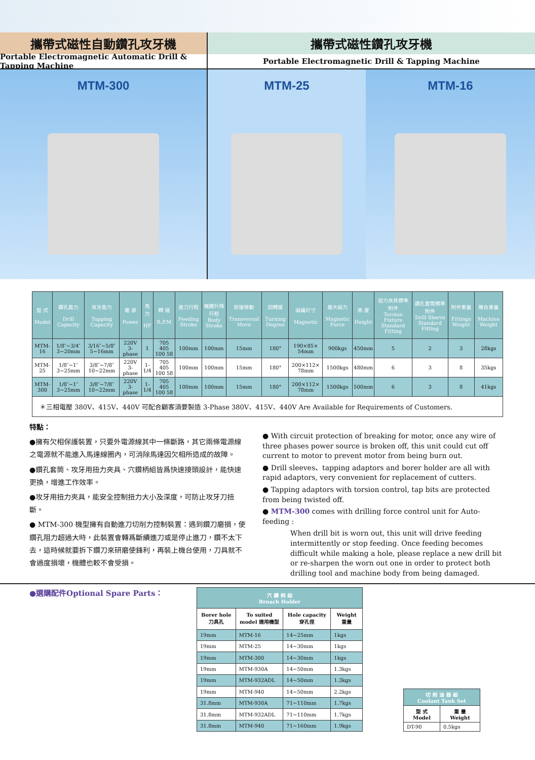攜帶式磁性自動鑽孔攻牙機
Portable Electromagnetic Automatic Drill & Tapping Machine
攜帶式磁性鑽孔攻牙機
Portable Electromagnetic Drill & Tapping Machine
MTM-300 MTM-25 MTM-16
| 型 式 Model | 鑽孔能力 Drill Capacity | 攻牙能力 Tapping Capacity | 電 源 Power | 馬 力 HP | 轉 速 R.P.M | 進刀行程 Feeding Stroke | 機體升降行程 Body Stroke | 前後移動 Transversal Move | 回轉度 Turning Degree | 磁鐵尺寸 Magnetic | 最大磁力 Magnetic Force | 高 度 Height | 扭力夾具標準附件 Torsion Fixture Standard Fitting | 鑽孔套筒標準附件 Drill Sleeve Standard Fitting | 附件重量 Fittings Weight | 機台重量 Machine Weight |
| --- | --- | --- | --- | --- | --- | --- | --- | --- | --- | --- | --- | --- | --- | --- | --- | --- |
| MTM-16 | 1/8″~3/4″ 3~20mm | 3/16″~5/8″ 5~16mm | 220V 3-phase | 1 | 705 405 100 58 | 100mm | 100mm | 15mm | 180° | 190×85× 54mm | 900kgs | 450mm | 5 | 2 | 3 | 28kgs |
| MTM-25 | 1/8″~1″ 3~25mm | 3/8″~7/8″ 10~22mm | 220V 3-phase | 1-1/4 | 705 405 100 58 | 100mm | 100mm | 15mm | 180° | 200×112× 78mm | 1500kgs | 480mm | 6 | 3 | 8 | 35kgs |
| MTM-300 | 1/8″~1″ 3~25mm | 3/8″~7/8″ 10~22mm | 220V 3-phase | 1-1/4 | 705 405 100 58 | 100mm | 100mm | 15mm | 180° | 200×112× 78mm | 1500kgs | 500mm | 6 | 3 | 8 | 41kgs |
| ＊三相電壓 380V、415V、440V 可配合顧客須要製造 3-Phase 380V、415V、440V Are Available for Requirements of Customers. | | | | | | | | | | | | | | | | |
特點：
●擁有欠相保護裝置，只要外電源線其中一條斷路，其它兩條電源線之電源就不能進入馬達線圈內，可消除馬達因欠相所造成的故障。
●鑽孔套筒、攻牙用扭力夾具、穴鑽柄組皆爲快速接頭設計，能快速更換，增進工作效率。
●攻牙用扭力夾具，能安全控制扭力大小及深度，可防止攻牙刀扭斷。
● MTM-300 機型擁有自動進刀切削力控制裝置：遇到鑽刀磨損，使鑽孔阻力超過大時，此裝置會轉爲斷續進刀或是停止進刀，鑽不太下去，這時候就要拆下鑽刀來研磨使鋒利，再裝上機台使用，刀具就不會過度損壞，機體也較不會受損。
● With circuit protection of breaking for motor, once any wire of three phases power source is broken off, this unit could cut off current to motor to prevent motor from being burn out.
● Drill sleeves、tapping adaptors and borer holder are all with rapid adaptors, very convenient for replacement of cutters.
● Tapping adaptors with torsion control, tap bits are protected from being twisted off.
● MTM-300 comes with drilling force control unit for Auto-feeding :
When drill bit is worn out, this unit will drive feeding intermittently or stop feeding. Once feeding becomes difficult while making a hole, please replace a new drill bit or re-sharpen the worn out one in order to protect both drilling tool and machine body from being damaged.
●選購配件Optional Spare Parts：
| 穴 鑽 柄 組 Broach Holder | | | |
| --- | --- | --- | --- |
| Borer hole 刀具孔 | To suited model 適用機型 | Hole capacity 穿孔徑 | Weight 重量 |
| 19mm | MTM-16 | 14~25mm | 1kgs |
| 19mm | MTM-25 | 14~30mm | 1kgs |
| 19mm | MTM-300 | 14~30mm | 1kgs |
| 19mm | MTM-930A | 14~50mm | 1.3kgs |
| 19mm | MTM-932ADL | 14~50mm | 1.3kgs |
| 19mm | MTM-940 | 14~50mm | 2.2kgs |
| 31.8mm | MTM-930A | 71~110mm | 1.7kgs |
| 31.8mm | MTM-932ADL | 71~110mm | 1.7kgs |
| 31.8mm | MTM-940 | 71~160mm | 1.9kgs |
| 切 削 油 器 組 Coolant Tank Set | |
| --- | --- |
| 型 式 Model | 重 量 Weight |
| DT-90 | 0.5kgs |